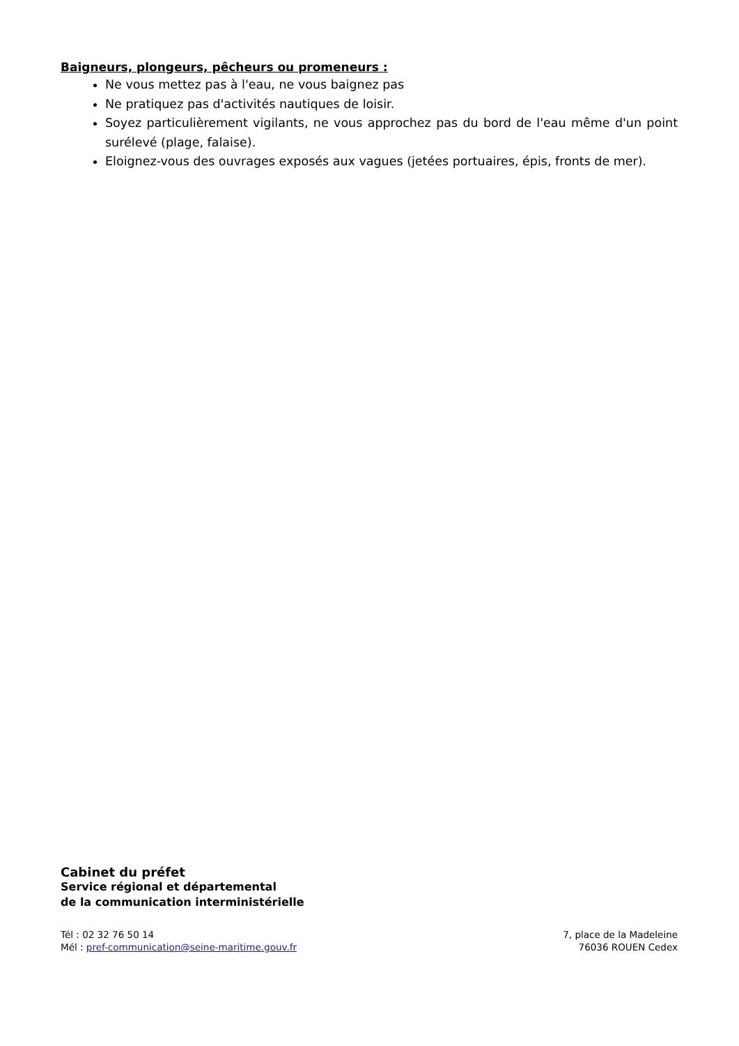Baigneurs, plongeurs, pêcheurs ou promeneurs :
Ne vous mettez pas à l'eau, ne vous baignez pas
Ne pratiquez pas d'activités nautiques de loisir.
Soyez particulièrement vigilants, ne vous approchez pas du bord de l'eau même d'un point surélevé (plage, falaise).
Eloignez-vous des ouvrages exposés aux vagues (jetées portuaires, épis, fronts de mer).
Cabinet du préfet
Service régional et départemental
de la communication interministérielle
Tél : 02 32 76 50 14
Mél : pref-communication@seine-maritime.gouv.fr
7, place de la Madeleine
76036 ROUEN Cedex